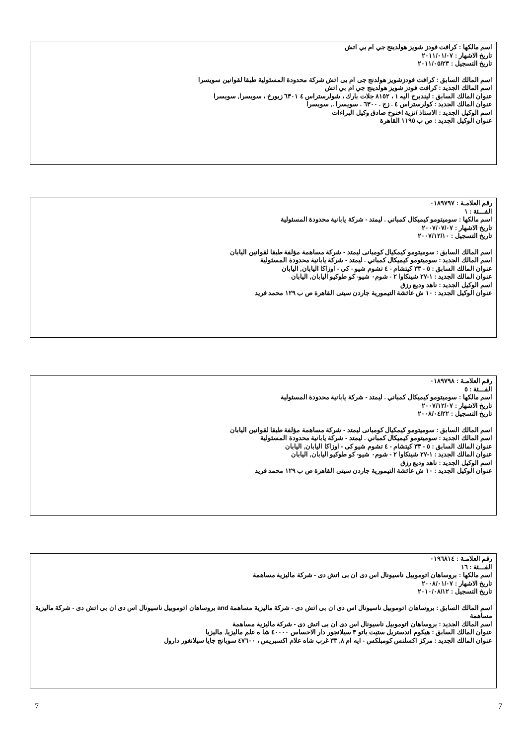اسم مالكها : كرافت فودز شويز هولدينج جي ام بي اتش
تاريخ الاشهار : ٢٠١١/٠١/٠٧
تاريخ التسجيل : ٢٠١١/٠٥/٢٣
اسم المالك السابق : كرافت فودزشويز هولدنج جى ام بى اتش شركة محدودة المسئولية طبقا لقوانين سويسرا
اسم المالك الجديد : كرافت فودز شويز هولدينج جي ام بي اتش
عنوان المالك السابق : ليندبرج اليه ١ ، ٨١٥٢ جلات بارك ، شولرستراس ٤ ٦٣٠١ زيورخ ، سويسرا, سويسرا
عنوان المالك الجديد : كولرستراس ٤ . زج . ٦٣٠٠ . سويسرا ., سويسرا
اسم الوكيل الجديد : الاستاذ /نزية اخنوخ صادق وكيل البراءات
عنوان الوكيل الجديد : ص ب ١١٩٥ القاهرة
رقم العلامـة : ٠١٨٩٧٩٧
الفـــئة : ١
اسم مالكها : سوميتومو كيميكال كمباني . ليمتد - شركة يابانية محدودة المسئولية
تاريخ الاشهار : ٢٠٠٧/٠٧/٠٧
تاريخ التسجيل : ٢٠٠٧/١٢/١٠
اسم المالك السابق : سوميتومو كيمكيال كومبانى ليمتد - شركة مساهمة مؤلفة طبقا لقوانين اليابان
اسم المالك الجديد : سوميتومو كيميكال كمباني . ليمتد - شركة يابانية محدودة المسئولية
عنوان المالك السابق : ٥ - ٣٣ كيتشام - ٤ تشوم شيو - كى - اوزاكا اليابان, اليابان
عنوان المالك الجديد : ١-٢٧ شينكاوا ٢ - شوم٠ شيو- كو طوكيو اليابان, اليابان
اسم الوكيل الجديد : ناهد وديع رزق
عنوان الوكيل الجديد : ١٠ ش عائشة التيمورية جاردن سيتى القاهرة ص ب ١٢٩ محمد فريد
رقم العلامـة : ٠١٨٩٧٩٨
الفـــئة : ٥
اسم مالكها : سوميتومو كيميكال كمباني . ليمتد - شركة يابانية محدودة المسئولية
تاريخ الاشهار : ٢٠٠٧/١٢/٠٧
تاريخ التسجيل : ٢٠٠٨/٠٤/٢٢
اسم المالك السابق : سوميتومو كيمكيال كومبانى ليمتد - شركة مساهمة مؤلفة طبقا لقوانين اليابان
اسم المالك الجديد : سوميتومو كيميكال كمباني . ليمتد - شركة يابانية محدودة المسئولية
عنوان المالك السابق : ٥ - ٣٣ كيتشام - ٤ تشوم شيو كى - اوزاكا اليابان, اليابان
عنوان المالك الجديد : ١-٢٧ شينكاوا ٢ - شوم٠ شيو- كو طوكيو اليابان, اليابان
اسم الوكيل الجديد : ناهد وديع رزق
عنوان الوكيل الجديد : ١٠ ش عائشة التيمورية جاردن سيتى القاهرة ص ب ١٢٩ محمد فريد
رقم العلامـة : ٠١٩٦٨١٤
الفـــئة : ١٦
اسم مالكها : بروساهان اتوموبيل ناسيونال اس دى ان بى اتش دى - شركة ماليزية مساهمة
تاريخ الاشهار : ٢٠٠٨/٠١/٠٧
تاريخ التسجيل : ٢٠١٠/٠٨/١٢
اسم المالك السابق : بروساهان اتوموبيل ناسيونال اس دى ان بى اتش دى - شركة ماليزية مساهمة and بروساهان اتوموبيل ناسيونال اس دى ان بى اتش دى - شركة ماليزية مساهمة
اسم المالك الجديد : بروساهان اتوموبيل ناسيونال اس دى ان بى اتش دى - شركة ماليزية مساهمة
عنوان المالك السابق : هيكوم اندستريل ستيت باتو ٣ سيلانجور دار الاحساس ٤٠٠٠٠ شا ه علم ماليزيا, ماليزيا
عنوان المالك الجديد : مركز اكسلنس كومبلكس - ايه ام ٨, ٣٣ غرب شاه علام اكسبريس ، ٤٧٦٠٠ سوبانج جايا سيلانغور دارول
7 7